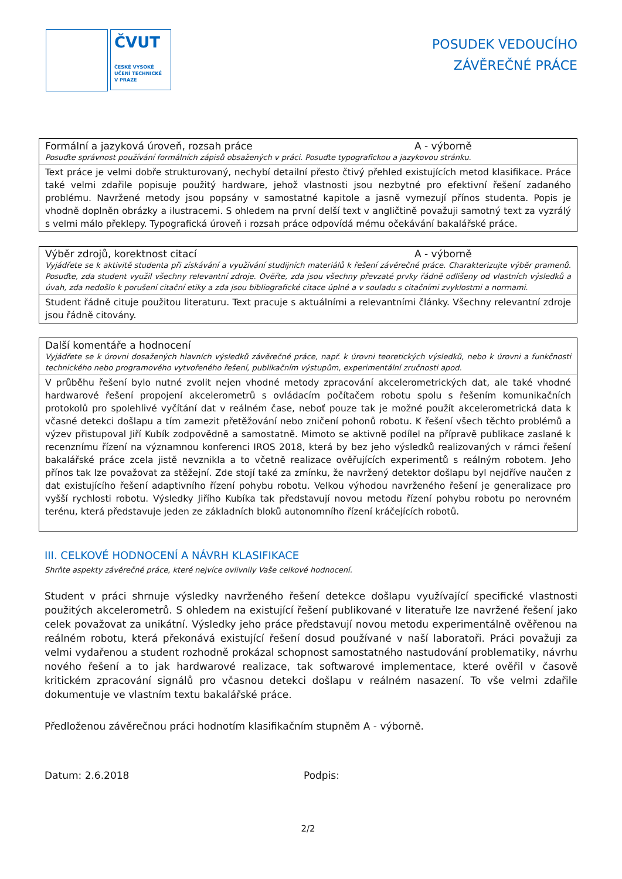ČVUT
ČESKÉ VYSOKÉ
UČENÍ TECHNICKÉ
V PRAZE
POSUDEK VEDOUCÍHO
ZÁVĚREČNÉ PRÁCE
Formální a jazyková úroveň, rozsah práce A - výborně
Posuďte správnost používání formálních zápisů obsažených v práci. Posuďte typografickou a jazykovou stránku.
Text práce je velmi dobře strukturovaný, nechybí detailní přesto čtivý přehled existujících metod klasifikace. Práce také velmi zdařile popisuje použitý hardware, jehož vlastnosti jsou nezbytné pro efektivní řešení zadaného problému. Navržené metody jsou popsány v samostatné kapitole a jasně vymezují přínos studenta. Popis je vhodně doplněn obrázky a ilustracemi. S ohledem na první delší text v angličtině považuji samotný text za vyzrálý s velmi málo překlepy. Typografická úroveň i rozsah práce odpovídá mému očekávání bakalářské práce.
Výběr zdrojů, korektnost citací A - výborně
Vyjádřete se k aktivitě studenta při získávání a využívání studijních materiálů k řešení závěrečné práce. Charakterizujte výběr pramenů. Posuďte, zda student využil všechny relevantní zdroje. Ověřte, zda jsou všechny převzaté prvky řádně odlišeny od vlastních výsledků a úvah, zda nedošlo k porušení citační etiky a zda jsou bibliografické citace úplné a v souladu s citačními zvyklostmi a normami.
Student řádně cituje použitou literaturu. Text pracuje s aktuálními a relevantními články. Všechny relevantní zdroje jsou řádně citovány.
Další komentáře a hodnocení
Vyjádřete se k úrovni dosažených hlavních výsledků závěrečné práce, např. k úrovni teoretických výsledků, nebo k úrovni a funkčnosti technického nebo programového vytvořeného řešení, publikačním výstupům, experimentální zručnosti apod.
V průběhu řešení bylo nutné zvolit nejen vhodné metody zpracování akcelerometrických dat, ale také vhodné hardwarové řešení propojení akcelerometrů s ovládacím počítačem robotu spolu s řešením komunikačních protokolů pro spolehlivé vyčítání dat v reálném čase, neboť pouze tak je možné použít akcelerometrická data k včasné detekci došlapu a tím zamezit přetěžování nebo zničení pohonů robotu. K řešení všech těchto problémů a výzev přistupoval Jiří Kubík zodpovědně a samostatně. Mimoto se aktivně podílel na přípravě publikace zaslané k recenznímu řízení na významnou konferenci IROS 2018, která by bez jeho výsledků realizovaných v rámci řešení bakalářské práce zcela jistě nevznikla a to včetně realizace ověřujících experimentů s reálným robotem. Jeho přínos tak lze považovat za stěžejní. Zde stojí také za zmínku, že navržený detektor došlapu byl nejdříve naučen z dat existujícího řešení adaptivního řízení pohybu robotu. Velkou výhodou navrženého řešení je generalizace pro vyšší rychlosti robotu. Výsledky Jiřího Kubíka tak představují novou metodu řízení pohybu robotu po nerovném terénu, která představuje jeden ze základních bloků autonomního řízení kráčejících robotů.
III. CELKOVÉ HODNOCENÍ A NÁVRH KLASIFIKACE
Shrňte aspekty závěrečné práce, které nejvíce ovlivnily Vaše celkové hodnocení.
Student v práci shrnuje výsledky navrženého řešení detekce došlapu využívající specifické vlastnosti použitých akcelerometrů. S ohledem na existující řešení publikované v literatuře lze navržené řešení jako celek považovat za unikátní. Výsledky jeho práce představují novou metodu experimentálně ověřenou na reálném robotu, která překonává existující řešení dosud používané v naší laboratoři. Práci považuji za velmi vydařenou a student rozhodně prokázal schopnost samostatného nastudování problematiky, návrhu nového řešení a to jak hardwarové realizace, tak softwarové implementace, které ověřil v časově kritickém zpracování signálů pro včasnou detekci došlapu v reálném nasazení. To vše velmi zdařile dokumentuje ve vlastním textu bakalářské práce.
Předloženou závěrečnou práci hodnotím klasifikačním stupněm A - výborně.
Datum: 2.6.2018 Podpis:
2/2